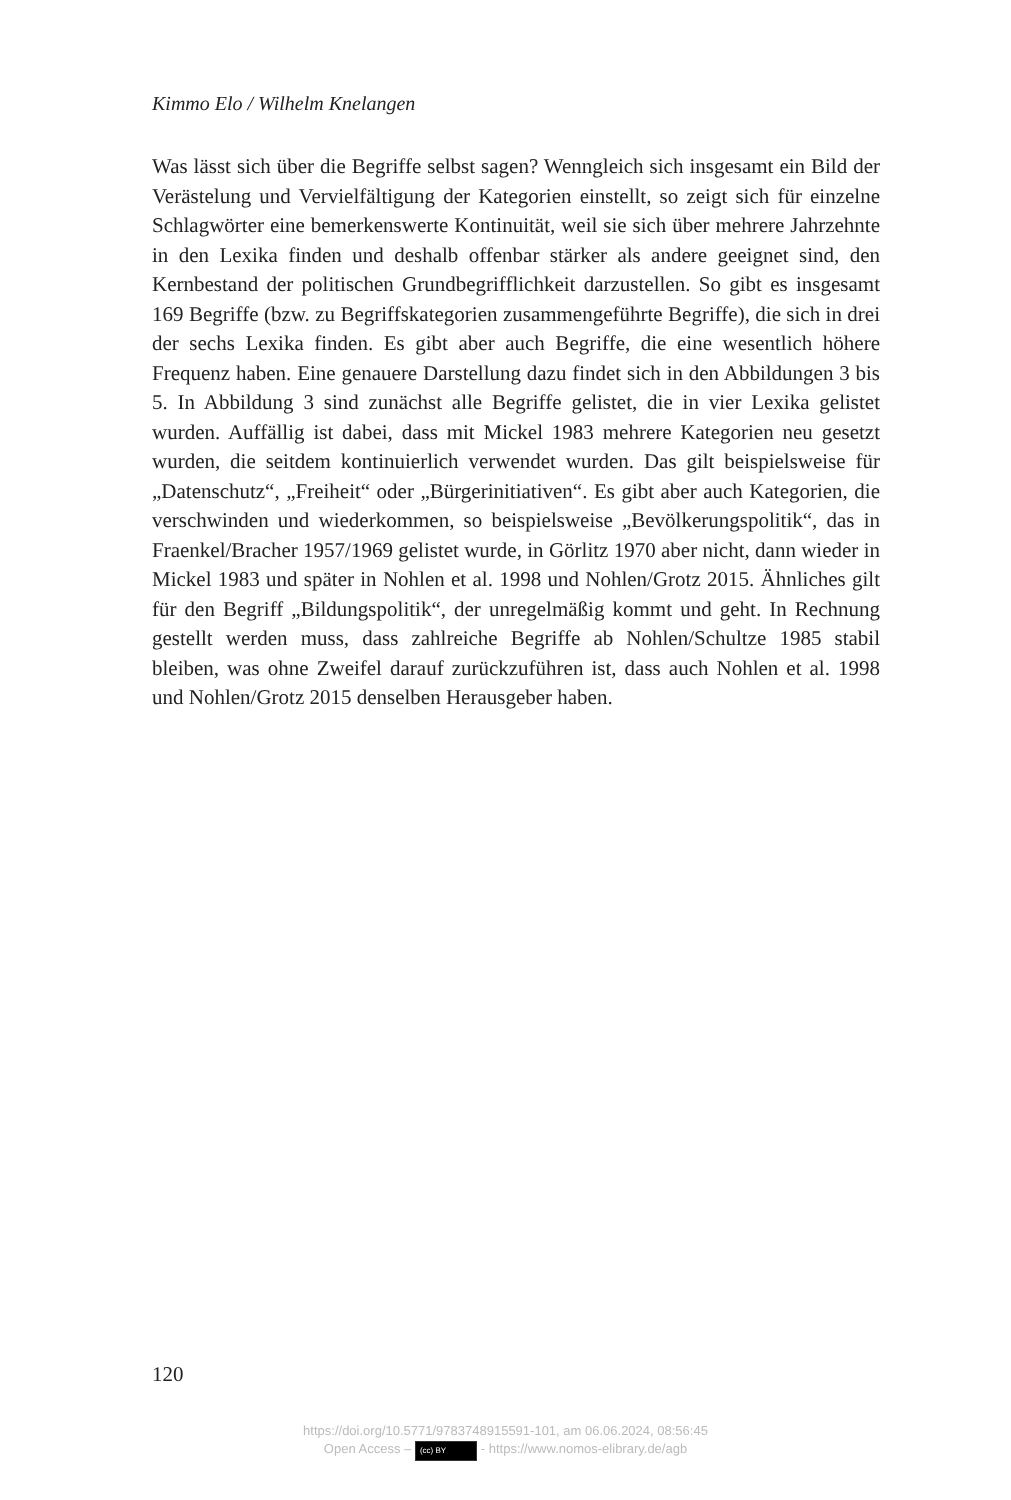Kimmo Elo / Wilhelm Knelangen
Was lässt sich über die Begriffe selbst sagen? Wenngleich sich insgesamt ein Bild der Verästelung und Vervielfältigung der Kategorien einstellt, so zeigt sich für einzelne Schlagwörter eine bemerkenswerte Kontinuität, weil sie sich über mehrere Jahrzehnte in den Lexika finden und deshalb offenbar stärker als andere geeignet sind, den Kernbestand der politischen Grundbegrifflichkeit darzustellen. So gibt es insgesamt 169 Begriffe (bzw. zu Begriffskategorien zusammengeführte Begriffe), die sich in drei der sechs Lexika finden. Es gibt aber auch Begriffe, die eine wesentlich höhere Frequenz haben. Eine genauere Darstellung dazu findet sich in den Abbildungen 3 bis 5. In Abbildung 3 sind zunächst alle Begriffe gelistet, die in vier Lexika gelistet wurden. Auffällig ist dabei, dass mit Mickel 1983 mehrere Kategorien neu gesetzt wurden, die seitdem kontinuierlich verwendet wurden. Das gilt beispielsweise für „Datenschutz“, „Freiheit“ oder „Bürgerinitiativen“. Es gibt aber auch Kategorien, die verschwinden und wiederkommen, so beispielsweise „Bevölkerungspolitik“, das in Fraenkel/Bracher 1957/1969 gelistet wurde, in Görlitz 1970 aber nicht, dann wieder in Mickel 1983 und später in Nohlen et al. 1998 und Nohlen/Grotz 2015. Ähnliches gilt für den Begriff „Bildungspolitik“, der unregelmäßig kommt und geht. In Rechnung gestellt werden muss, dass zahlreiche Begriffe ab Nohlen/Schultze 1985 stabil bleiben, was ohne Zweifel darauf zurückzuführen ist, dass auch Nohlen et al. 1998 und Nohlen/Grotz 2015 denselben Herausgeber haben.
120
https://doi.org/10.5771/9783748915591-101, am 06.06.2024, 08:56:45
Open Access – (cc) BY - https://www.nomos-elibrary.de/agb